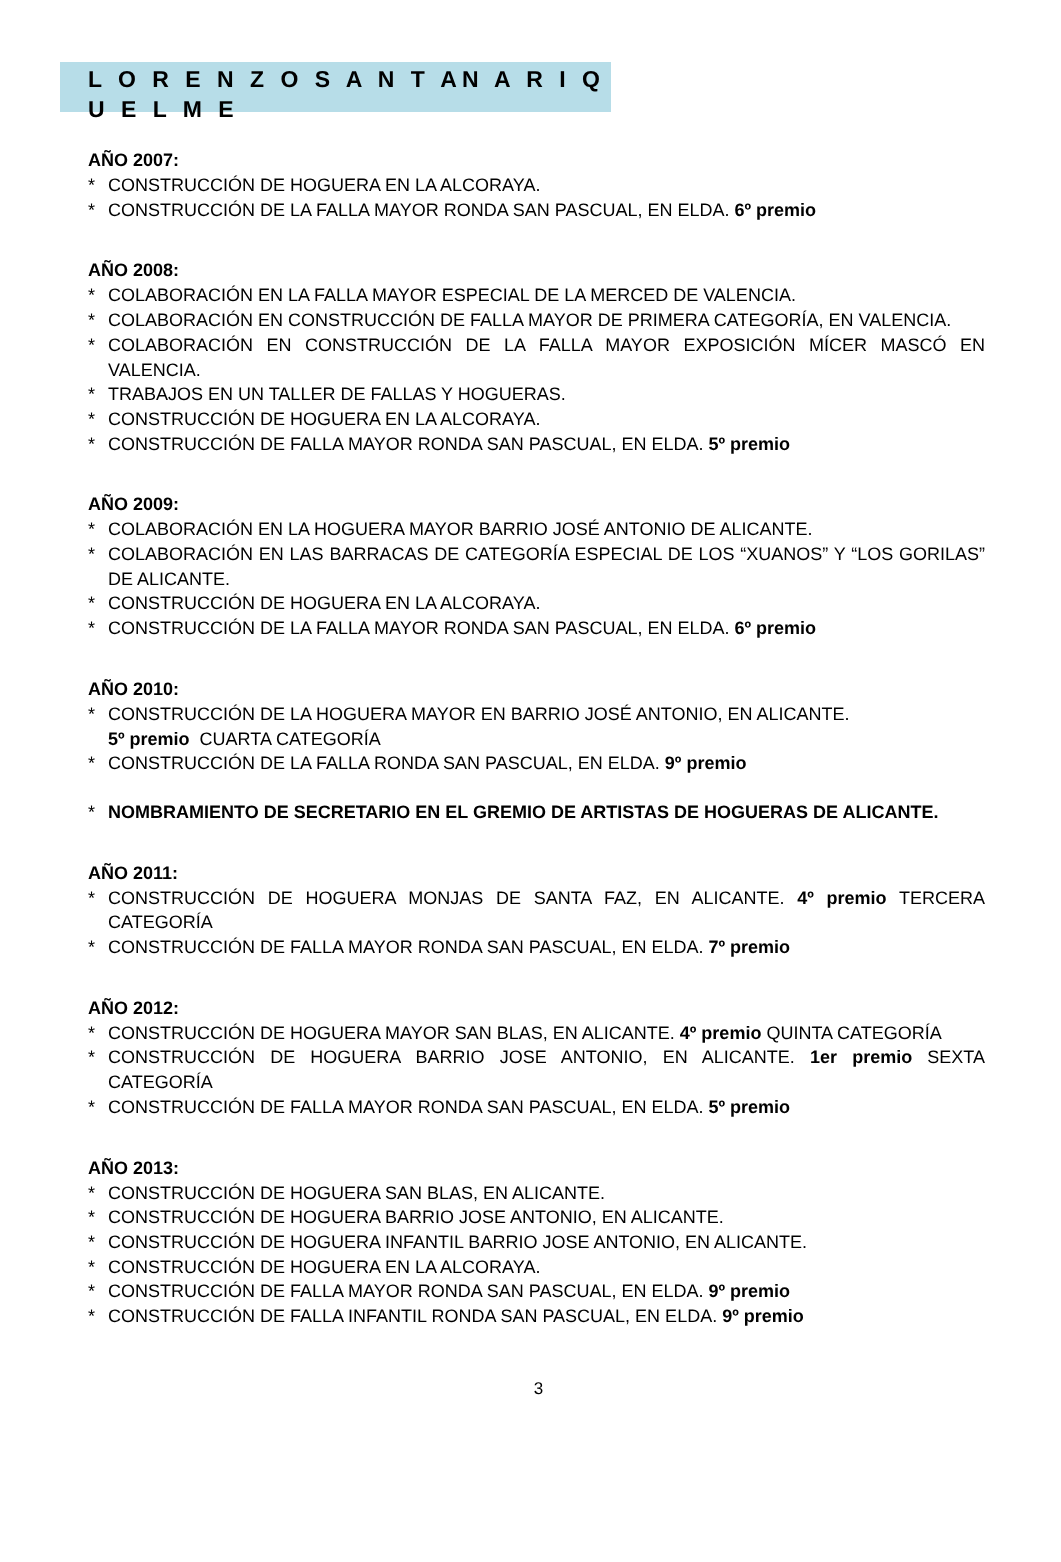L O R E N Z O S A N T AN A R I Q U E L M E
AÑO 2007:
* CONSTRUCCIÓN DE HOGUERA EN LA ALCORAYA.
* CONSTRUCCIÓN DE LA FALLA MAYOR RONDA SAN PASCUAL, EN ELDA. 6º premio
AÑO 2008:
* COLABORACIÓN EN LA FALLA MAYOR ESPECIAL DE LA MERCED DE VALENCIA.
* COLABORACIÓN EN CONSTRUCCIÓN DE FALLA MAYOR DE PRIMERA CATEGORÍA, EN VALENCIA.
* COLABORACIÓN EN CONSTRUCCIÓN DE LA FALLA MAYOR EXPOSICIÓN MÍCER MASCÓ EN VALENCIA.
* TRABAJOS EN UN TALLER DE FALLAS Y HOGUERAS.
* CONSTRUCCIÓN DE HOGUERA EN LA ALCORAYA.
* CONSTRUCCIÓN DE FALLA MAYOR RONDA SAN PASCUAL, EN ELDA. 5º premio
AÑO 2009:
* COLABORACIÓN EN LA HOGUERA MAYOR BARRIO JOSÉ ANTONIO DE ALICANTE.
* COLABORACIÓN EN LAS BARRACAS DE CATEGORÍA ESPECIAL DE LOS “XUANOS” Y “LOS GORILAS” DE ALICANTE.
* CONSTRUCCIÓN DE HOGUERA EN LA ALCORAYA.
* CONSTRUCCIÓN DE LA FALLA MAYOR RONDA SAN PASCUAL, EN ELDA. 6º premio
AÑO 2010:
* CONSTRUCCIÓN DE LA HOGUERA MAYOR EN BARRIO JOSÉ ANTONIO, EN ALICANTE.
5º premio CUARTA CATEGORÍA
* CONSTRUCCIÓN DE LA FALLA RONDA SAN PASCUAL, EN ELDA. 9º premio
* NOMBRAMIENTO DE SECRETARIO EN EL GREMIO DE ARTISTAS DE HOGUERAS DE ALICANTE.
AÑO 2011:
* CONSTRUCCIÓN DE HOGUERA MONJAS DE SANTA FAZ, EN ALICANTE. 4º premio TERCERA CATEGORÍA
* CONSTRUCCIÓN DE FALLA MAYOR RONDA SAN PASCUAL, EN ELDA. 7º premio
AÑO 2012:
* CONSTRUCCIÓN DE HOGUERA MAYOR SAN BLAS, EN ALICANTE. 4º premio QUINTA CATEGORÍA
* CONSTRUCCIÓN DE HOGUERA BARRIO JOSE ANTONIO, EN ALICANTE. 1er premio SEXTA CATEGORÍA
* CONSTRUCCIÓN DE FALLA MAYOR RONDA SAN PASCUAL, EN ELDA. 5º premio
AÑO 2013:
* CONSTRUCCIÓN DE HOGUERA SAN BLAS, EN ALICANTE.
* CONSTRUCCIÓN DE HOGUERA BARRIO JOSE ANTONIO, EN ALICANTE.
* CONSTRUCCIÓN DE HOGUERA INFANTIL BARRIO JOSE ANTONIO, EN ALICANTE.
* CONSTRUCCIÓN DE HOGUERA EN LA ALCORAYA.
* CONSTRUCCIÓN DE FALLA MAYOR RONDA SAN PASCUAL, EN ELDA. 9º premio
* CONSTRUCCIÓN DE FALLA INFANTIL RONDA SAN PASCUAL, EN ELDA. 9º premio
3